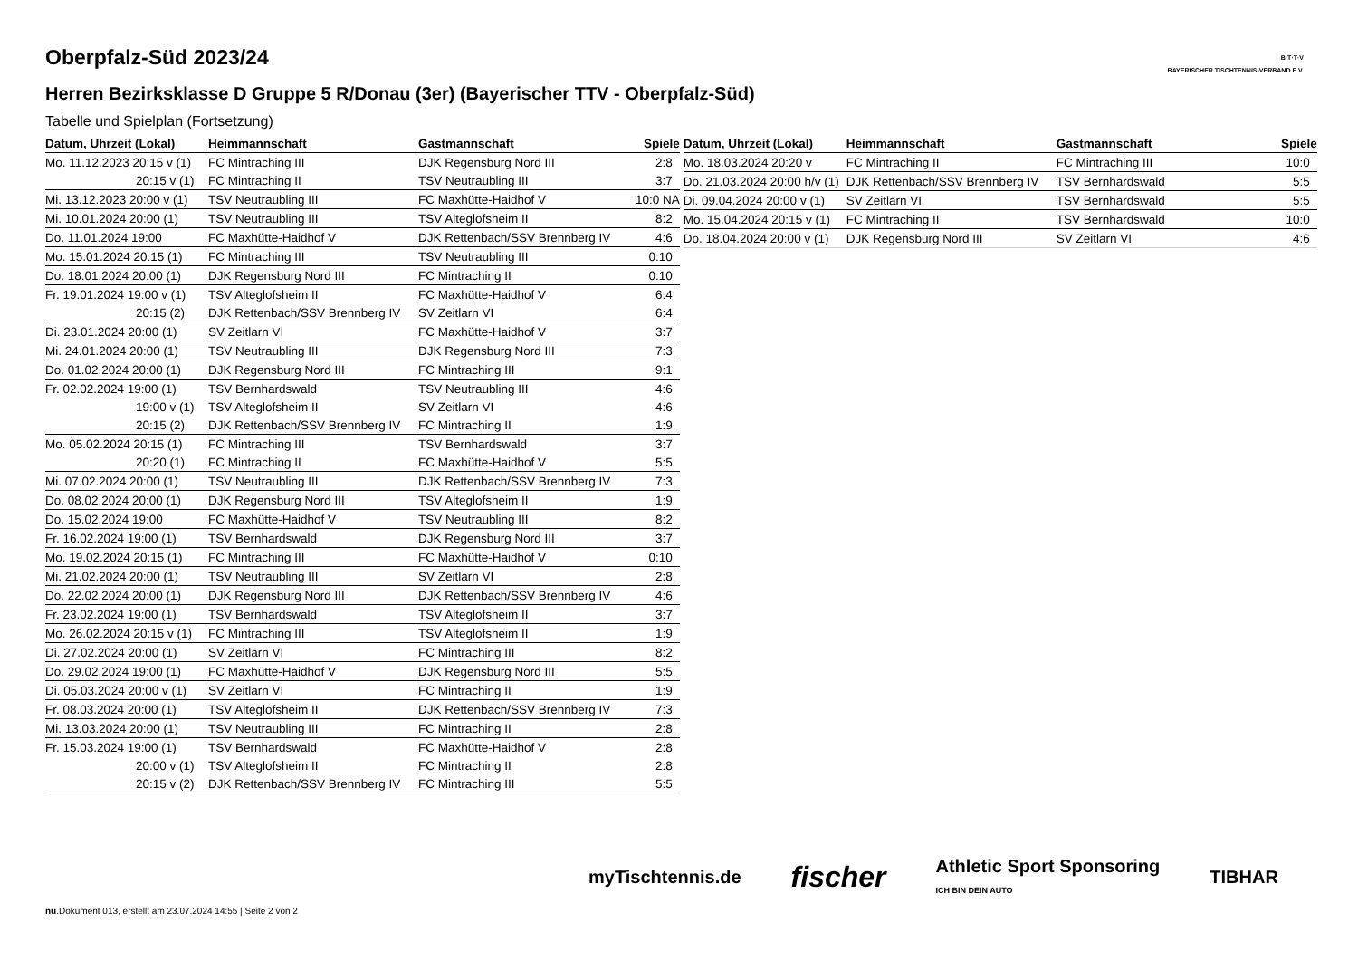B·T·T·V
BAYERISCHER TISCHTENNIS-VERBAND E.V.
Oberpfalz-Süd 2023/24
Herren Bezirksklasse D Gruppe 5 R/Donau (3er) (Bayerischer TTV - Oberpfalz-Süd)
Tabelle und Spielplan (Fortsetzung)
| Datum, Uhrzeit (Lokal) | Heimmannschaft | Gastmannschaft | Spiele |
| --- | --- | --- | --- |
| Mo. 11.12.2023 20:15 v (1) | FC Mintraching III | DJK Regensburg Nord III | 2:8 |
| 20:15 v (1) | FC Mintraching II | TSV Neutraubling III | 3:7 |
| Mi. 13.12.2023 20:00 v (1) | TSV Neutraubling III | FC Maxhütte-Haidhof V | 10:0 NA |
| Mi. 10.01.2024 20:00 (1) | TSV Neutraubling III | TSV Alteglofsheim II | 8:2 |
| Do. 11.01.2024 19:00 | FC Maxhütte-Haidhof V | DJK Rettenbach/SSV Brennberg IV | 4:6 |
| Mo. 15.01.2024 20:15 (1) | FC Mintraching III | TSV Neutraubling III | 0:10 |
| Do. 18.01.2024 20:00 (1) | DJK Regensburg Nord III | FC Mintraching II | 0:10 |
| Fr. 19.01.2024 19:00 v (1) | TSV Alteglofsheim II | FC Maxhütte-Haidhof V | 6:4 |
| 20:15 (2) | DJK Rettenbach/SSV Brennberg IV | SV Zeitlarn VI | 6:4 |
| Di. 23.01.2024 20:00 (1) | SV Zeitlarn VI | FC Maxhütte-Haidhof V | 3:7 |
| Mi. 24.01.2024 20:00 (1) | TSV Neutraubling III | DJK Regensburg Nord III | 7:3 |
| Do. 01.02.2024 20:00 (1) | DJK Regensburg Nord III | FC Mintraching III | 9:1 |
| Fr. 02.02.2024 19:00 (1) | TSV Bernhardswald | TSV Neutraubling III | 4:6 |
| 19:00 v (1) | TSV Alteglofsheim II | SV Zeitlarn VI | 4:6 |
| 20:15 (2) | DJK Rettenbach/SSV Brennberg IV | FC Mintraching II | 1:9 |
| Mo. 05.02.2024 20:15 (1) | FC Mintraching III | TSV Bernhardswald | 3:7 |
| 20:20 (1) | FC Mintraching II | FC Maxhütte-Haidhof V | 5:5 |
| Mi. 07.02.2024 20:00 (1) | TSV Neutraubling III | DJK Rettenbach/SSV Brennberg IV | 7:3 |
| Do. 08.02.2024 20:00 (1) | DJK Regensburg Nord III | TSV Alteglofsheim II | 1:9 |
| Do. 15.02.2024 19:00 | FC Maxhütte-Haidhof V | TSV Neutraubling III | 8:2 |
| Fr. 16.02.2024 19:00 (1) | TSV Bernhardswald | DJK Regensburg Nord III | 3:7 |
| Mo. 19.02.2024 20:15 (1) | FC Mintraching III | FC Maxhütte-Haidhof V | 0:10 |
| Mi. 21.02.2024 20:00 (1) | TSV Neutraubling III | SV Zeitlarn VI | 2:8 |
| Do. 22.02.2024 20:00 (1) | DJK Regensburg Nord III | DJK Rettenbach/SSV Brennberg IV | 4:6 |
| Fr. 23.02.2024 19:00 (1) | TSV Bernhardswald | TSV Alteglofsheim II | 3:7 |
| Mo. 26.02.2024 20:15 v (1) | FC Mintraching III | TSV Alteglofsheim II | 1:9 |
| Di. 27.02.2024 20:00 (1) | SV Zeitlarn VI | FC Mintraching III | 8:2 |
| Do. 29.02.2024 19:00 (1) | FC Maxhütte-Haidhof V | DJK Regensburg Nord III | 5:5 |
| Di. 05.03.2024 20:00 v (1) | SV Zeitlarn VI | FC Mintraching II | 1:9 |
| Fr. 08.03.2024 20:00 (1) | TSV Alteglofsheim II | DJK Rettenbach/SSV Brennberg IV | 7:3 |
| Mi. 13.03.2024 20:00 (1) | TSV Neutraubling III | FC Mintraching II | 2:8 |
| Fr. 15.03.2024 19:00 (1) | TSV Bernhardswald | FC Maxhütte-Haidhof V | 2:8 |
| 20:00 v (1) | TSV Alteglofsheim II | FC Mintraching II | 2:8 |
| 20:15 v (2) | DJK Rettenbach/SSV Brennberg IV | FC Mintraching III | 5:5 |
| Datum, Uhrzeit (Lokal) | Heimmannschaft | Gastmannschaft | Spiele |
| --- | --- | --- | --- |
| Mo. 18.03.2024 20:20 v | FC Mintraching II | FC Mintraching III | 10:0 |
| Do. 21.03.2024 20:00 h/v (1) | DJK Rettenbach/SSV Brennberg IV | TSV Bernhardswald | 5:5 |
| Di. 09.04.2024 20:00 v (1) | SV Zeitlarn VI | TSV Bernhardswald | 5:5 |
| Mo. 15.04.2024 20:15 v (1) | FC Mintraching II | TSV Bernhardswald | 10:0 |
| Do. 18.04.2024 20:00 v (1) | DJK Regensburg Nord III | SV Zeitlarn VI | 4:6 |
myTischtennis.de fischer Athletic Sport Sponsoring
ICH BIN DEIN AUTO TIBHAR
nu.Dokument 013, erstellt am 23.07.2024 14:55 | Seite 2 von 2